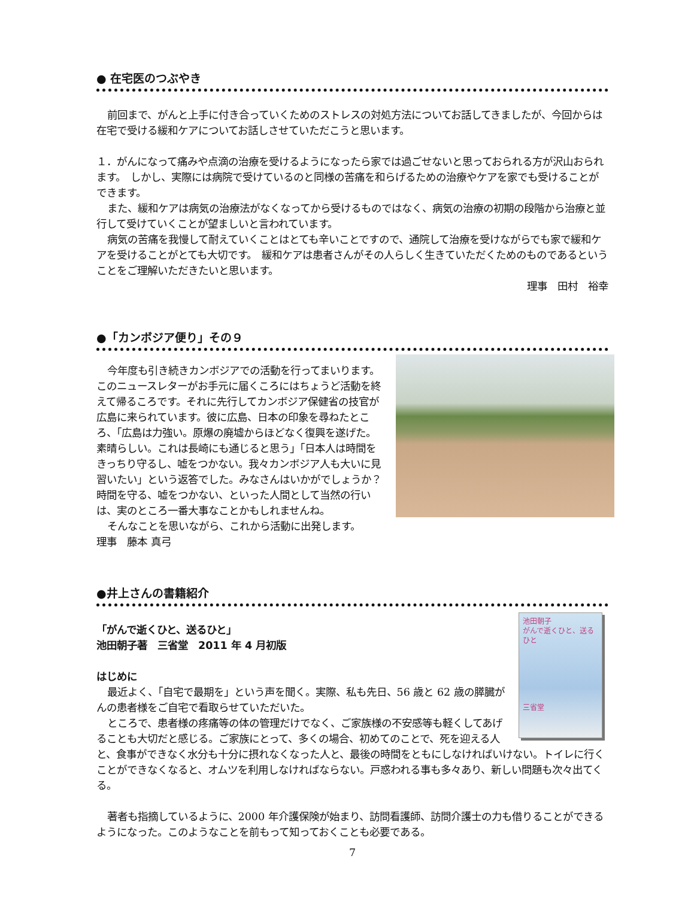● 在宅医のつぶやき
前回まで、がんと上手に付き合っていくためのストレスの対処方法についてお話してきましたが、今回からは在宅で受ける緩和ケアについてお話しさせていただこうと思います。
１．がんになって痛みや点滴の治療を受けるようになったら家では過ごせないと思っておられる方が沢山おられます。　しかし、実際には病院で受けているのと同様の苦痛を和らげるための治療やケアを家でも受けることができます。
また、緩和ケアは病気の治療法がなくなってから受けるものではなく、病気の治療の初期の段階から治療と並行して受けていくことが望ましいと言われています。
病気の苦痛を我慢して耐えていくことはとても辛いことですので、通院して治療を受けながらでも家で緩和ケアを受けることがとても大切です。　緩和ケアは患者さんがその人らしく生きていただくためのものであるということをご理解いただきたいと思います。
理事　田村　裕幸
●「カンボジア便り」その９
今年度も引き続きカンボジアでの活動を行ってまいります。このニュースレターがお手元に届くころにはちょうど活動を終えて帰るころです。それに先行してカンボジア保健省の技官が広島に来られています。彼に広島、日本の印象を尋ねたところ、「広島は力強い。原爆の廃墟からほどなく復興を遂げた。素晴らしい。これは長崎にも通じると思う」「日本人は時間をきっちり守るし、嘘をつかない。我々カンボジア人も大いに見習いたい」という返答でした。みなさんはいかがでしょうか？　時間を守る、嘘をつかない、といった人間として当然の行いは、実のところ一番大事なことかもしれませんね。
そんなことを思いながら、これから活動に出発します。　　　　　　　　　理事　藤本 真弓
●井上さんの書籍紹介
池田朝子
がんで逝くひと、送るひと
三省堂
「がんで逝くひと、送るひと」
池田朝子著　三省堂　2011 年 4 月初版
はじめに
最近よく、「自宅で最期を」という声を聞く。実際、私も先日、56 歳と 62 歳の膵臓がんの患者様をご自宅で看取らせていただいた。
ところで、患者様の疼痛等の体の管理だけでなく、ご家族様の不安感等も軽くしてあげることも大切だと感じる。ご家族にとって、多くの場合、初めてのことで、死を迎える人と、食事ができなく水分も十分に摂れなくなった人と、最後の時間をともにしなければいけない。トイレに行くことができなくなると、オムツを利用しなければならない。戸惑われる事も多々あり、新しい問題も次々出てくる。
著者も指摘しているように、2000 年介護保険が始まり、訪問看護師、訪問介護士の力も借りることができるようになった。このようなことを前もって知っておくことも必要である。
7